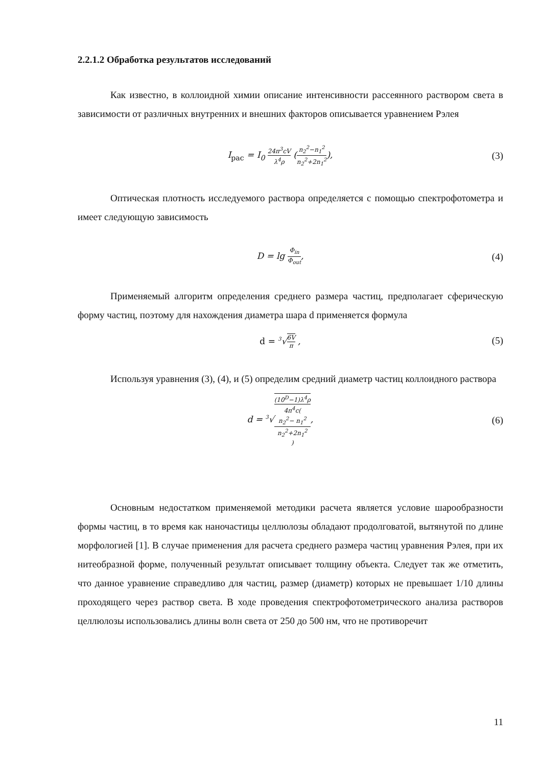2.2.1.2 Обработка результатов исследований
Как известно, в коллоидной химии описание интенсивности рассеянного раствором света в зависимости от различных внутренних и внешних факторов описывается уравнением Рэлея
I<sub>рас</sub> = I<sub>0</sub> 24π<sup>3</sup>cV λ<sup>4</sup>ρ (n<sub>2</sub><sup>2</sup>−n<sub>1</sub><sup>2</sup> n<sub>2</sub><sup>2</sup>+2n<sub>1</sub><sup>2</sup>),
(3)
Оптическая плотность исследуемого раствора определяется с помощью спектрофотометра и имеет следующую зависимость
D = lg Φ<sub>in</sub> Φ<sub>out</sub>, (4)
Применяемый алгоритм определения среднего размера частиц, предполагает сферическую форму частиц, поэтому для нахождения диаметра шара d применяется формула
d = <sup>3</sup>√6V π , (5)
Используя уравнения (3), (4), и (5) определим средний диаметр частиц коллоидного раствора
d = <sup>3</sup>√(10<sup>D</sup>−1)λ<sup>4</sup>ρ 4π<sup>4</sup>c(n<sub>2</sub><sup>2</sup>− n<sub>1</sub><sup>2</sup>
n<sub>2</sub><sup>2</sup>+2n<sub>1</sub><sup>2</sup>),
(6)
Основным недостатком применяемой методики расчета является условие шарообразности формы частиц, в то время как наночастицы целлюлозы обладают продолговатой, вытянутой по длине морфологией [1]. В случае применения для расчета среднего размера частиц уравнения Рэлея, при их нитеобразной форме, полученный результат описывает толщину объекта. Следует так же отметить, что данное уравнение справедливо для частиц, размер (диаметр) которых не превышает 1/10 длины проходящего через раствор света. В ходе проведения спектрофотометрического анализа растворов целлюлозы использовались длины волн света от 250 до 500 нм, что не противоречит
11